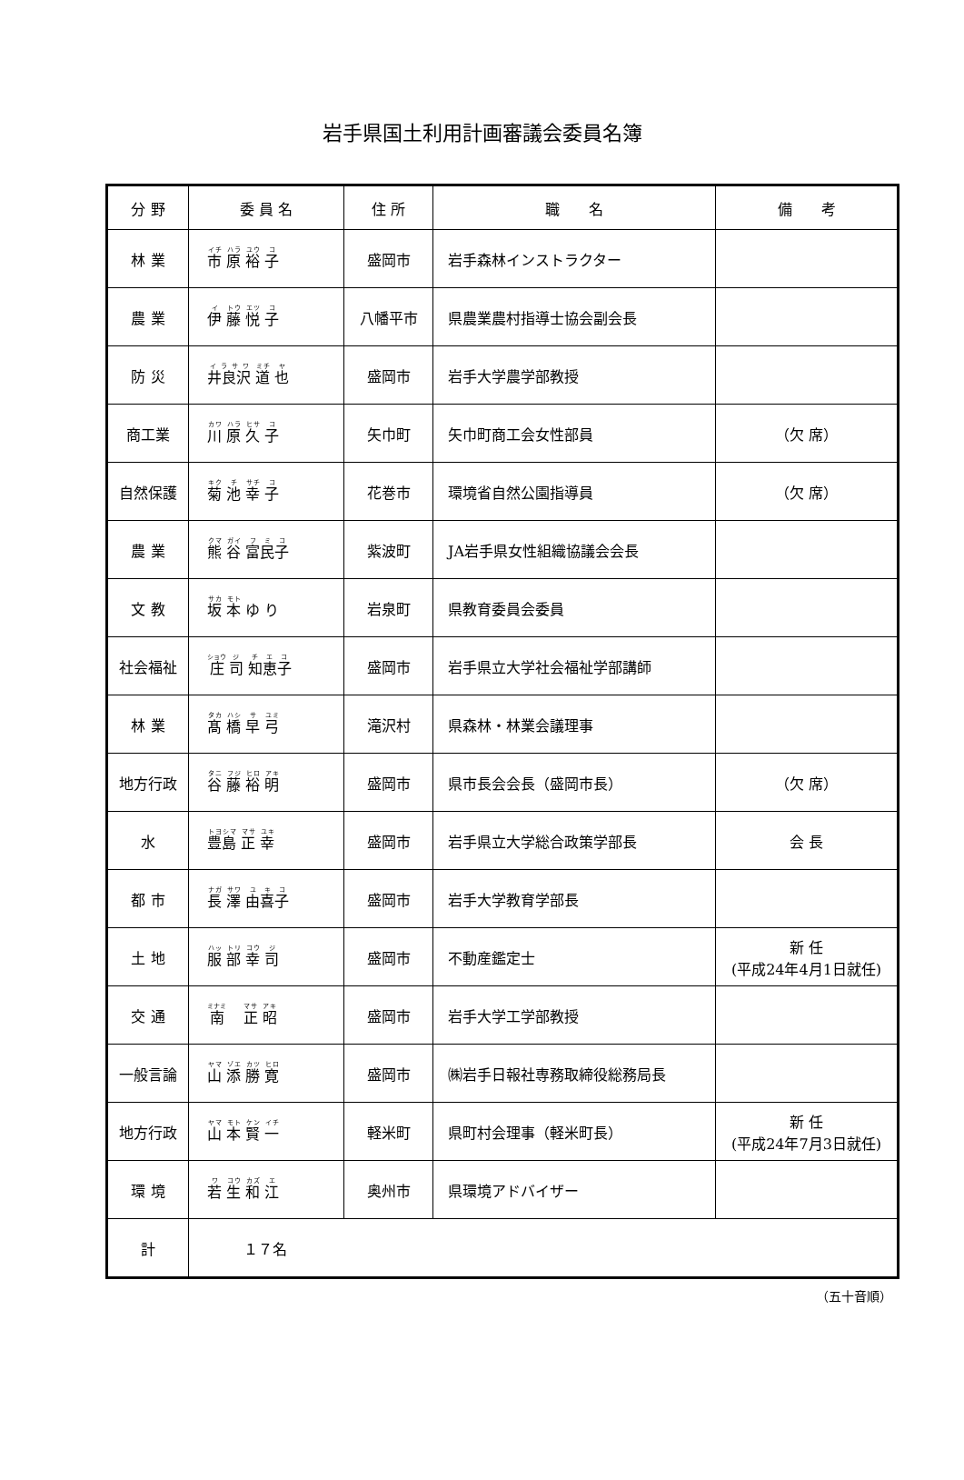岩手県国土利用計画審議会委員名簿
| 分 野 | 委 員 名 | 住 所 | 職 名 | 備 考 |
| --- | --- | --- | --- | --- |
| 林 業 | 市 原 裕 子 | 盛岡市 | 岩手森林インストラクター | |
| 農 業 | 伊 藤 悦 子 | 八幡平市 | 県農業農村指導士協会副会長 | |
| 防 災 | 井良沢 道 也 | 盛岡市 | 岩手大学農学部教授 | |
| 商工業 | 川 原 久 子 | 矢巾町 | 矢巾町商工会女性部員 | （欠 席） |
| 自然保護 | 菊 池 幸 子 | 花巻市 | 環境省自然公園指導員 | （欠 席） |
| 農 業 | 熊 谷 富民子 | 紫波町 | JA岩手県女性組織協議会会長 | |
| 文 教 | 坂 本 ゆ り | 岩泉町 | 県教育委員会委員 | |
| 社会福祉 | 庄 司 知恵子 | 盛岡市 | 岩手県立大学社会福祉学部講師 | |
| 林 業 | 髙 橋 早 弓 | 滝沢村 | 県森林・林業会議理事 | |
| 地方行政 | 谷 藤 裕 明 | 盛岡市 | 県市長会会長（盛岡市長） | （欠 席） |
| 水 | 豊 島 正 幸 | 盛岡市 | 岩手県立大学総合政策学部長 | 会 長 |
| 都 市 | 長 澤 由喜子 | 盛岡市 | 岩手大学教育学部長 | |
| 土 地 | 服 部 幸 司 | 盛岡市 | 不動産鑑定士 | 新 任 (平成24年4月1日就任) |
| 交 通 | 南 正 昭 | 盛岡市 | 岩手大学工学部教授 | |
| 一般言論 | 山 添 勝 寛 | 盛岡市 | ㈱岩手日報社専務取締役総務局長 | |
| 地方行政 | 山 本 賢 一 | 軽米町 | 県町村会理事（軽米町長） | 新 任 (平成24年7月3日就任) |
| 環 境 | 若 生 和 江 | 奥州市 | 県環境アドバイザー | |
| 計 | １７名 | | | |
（五十音順）